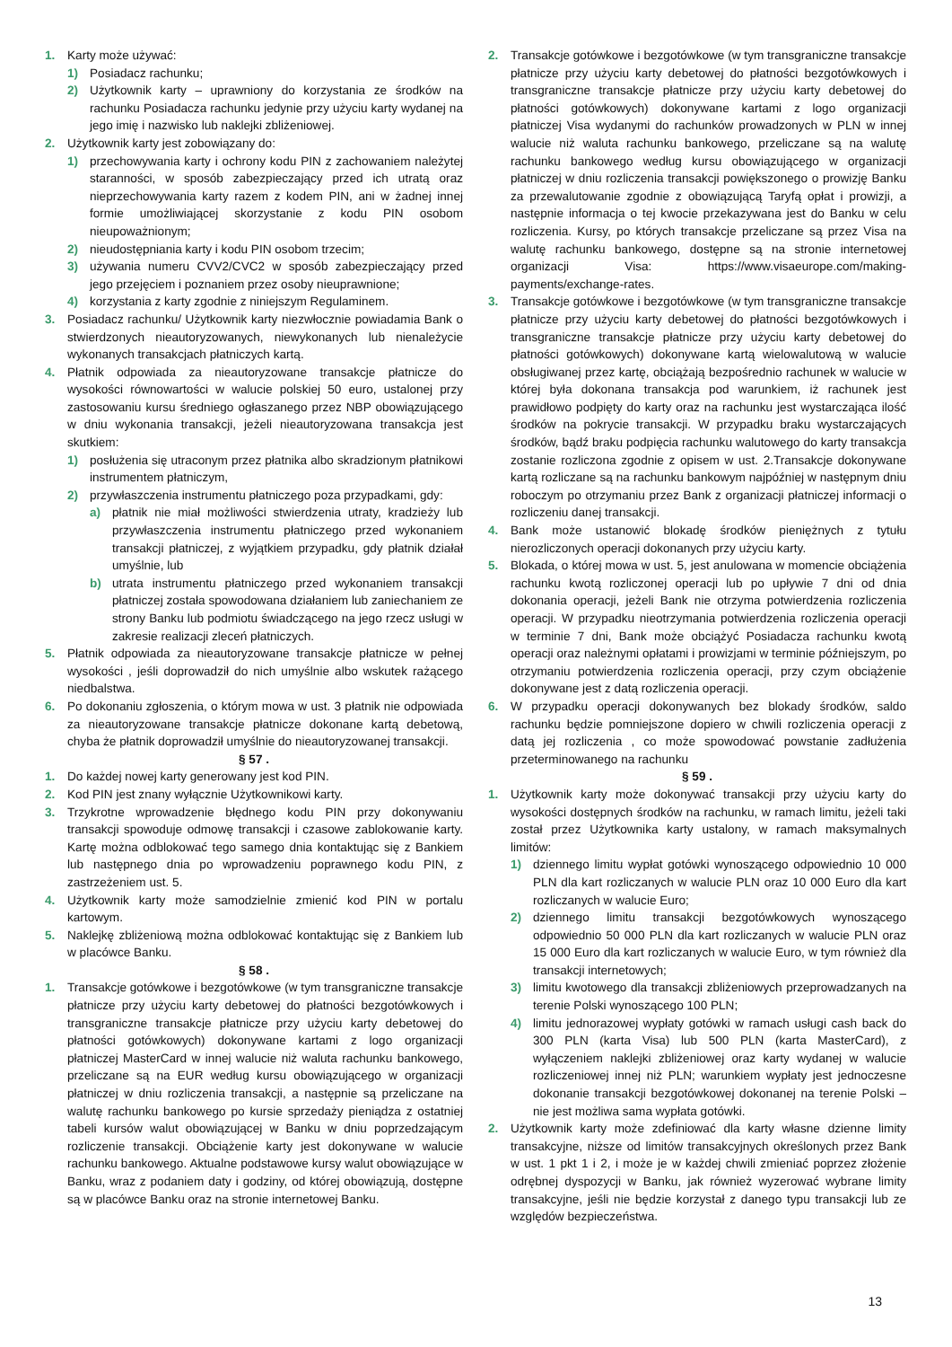1. Karty może używać:
1) Posiadacz rachunku;
2) Użytkownik karty – uprawniony do korzystania ze środków na rachunku Posiadacza rachunku jedynie przy użyciu karty wydanej na jego imię i nazwisko lub naklejki zbliżeniowej.
2. Użytkownik karty jest zobowiązany do:
1) przechowywania karty i ochrony kodu PIN z zachowaniem należytej staranności, w sposób zabezpieczający przed ich utratą oraz nieprzechowywania karty razem z kodem PIN, ani w żadnej innej formie umożliwiającej skorzystanie z kodu PIN osobom nieupoważnionym;
2) nieudostępniania karty i kodu PIN osobom trzecim;
3) używania numeru CVV2/CVC2 w sposób zabezpieczający przed jego przejęciem i poznaniem przez osoby nieuprawnione;
4) korzystania z karty zgodnie z niniejszym Regulaminem.
3. Posiadacz rachunku/ Użytkownik karty niezwłocznie powiadamia Bank o stwierdzonych nieautoryzowanych, niewykonanych lub nienależycie wykonanych transakcjach płatniczych kartą.
4. Płatnik odpowiada za nieautoryzowane transakcje płatnicze do wysokości równowartości w walucie polskiej 50 euro, ustalonej przy zastosowaniu kursu średniego ogłaszanego przez NBP obowiązującego w dniu wykonania transakcji, jeżeli nieautoryzowana transakcja jest skutkiem:
1) posłużenia się utraconym przez płatnika albo skradzionym płatnikowi instrumentem płatniczym,
2) przywłaszczenia instrumentu płatniczego poza przypadkami, gdy:
a) płatnik nie miał możliwości stwierdzenia utraty, kradzieży lub przywłaszczenia instrumentu płatniczego przed wykonaniem transakcji płatniczej, z wyjątkiem przypadku, gdy płatnik działał umyślnie, lub
b) utrata instrumentu płatniczego przed wykonaniem transakcji płatniczej została spowodowana działaniem lub zaniechaniem ze strony Banku lub podmiotu świadczącego na jego rzecz usługi w zakresie realizacji zleceń płatniczych.
5. Płatnik odpowiada za nieautoryzowane transakcje płatnicze w pełnej wysokości , jeśli doprowadził do nich umyślnie albo wskutek rażącego niedbalstwa.
6. Po dokonaniu zgłoszenia, o którym mowa w ust. 3 płatnik nie odpowiada za nieautoryzowane transakcje płatnicze dokonane kartą debetową, chyba że płatnik doprowadził umyślnie do nieautoryzowanej transakcji.
§ 57 .
1. Do każdej nowej karty generowany jest kod PIN.
2. Kod PIN jest znany wyłącznie Użytkownikowi karty.
3. Trzykrotne wprowadzenie błędnego kodu PIN przy dokonywaniu transakcji spowoduje odmowę transakcji i czasowe zablokowanie karty. Kartę można odblokować tego samego dnia kontaktując się z Bankiem lub następnego dnia po wprowadzeniu poprawnego kodu PIN, z zastrzeżeniem ust. 5.
4. Użytkownik karty może samodzielnie zmienić kod PIN w portalu kartowym.
5. Naklejkę zbliżeniową można odblokować kontaktując się z Bankiem lub w placówce Banku.
§ 58 .
1. Transakcje gotówkowe i bezgotówkowe (w tym transgraniczne transakcje płatnicze przy użyciu karty debetowej do płatności bezgotówkowych i transgraniczne transakcje płatnicze przy użyciu karty debetowej do płatności gotówkowych) dokonywane kartami z logo organizacji płatniczej MasterCard w innej walucie niż waluta rachunku bankowego, przeliczane są na EUR według kursu obowiązującego w organizacji płatniczej w dniu rozliczenia transakcji, a następnie są przeliczane na walutę rachunku bankowego po kursie sprzedaży pieniądza z ostatniej tabeli kursów walut obowiązującej w Banku w dniu poprzedzającym rozliczenie transakcji. Obciążenie karty jest dokonywane w walucie rachunku bankowego. Aktualne podstawowe kursy walut obowiązujące w Banku, wraz z podaniem daty i godziny, od której obowiązują, dostępne są w placówce Banku oraz na stronie internetowej Banku.
2. Transakcje gotówkowe i bezgotówkowe (w tym transgraniczne transakcje płatnicze przy użyciu karty debetowej do płatności bezgotówkowych i transgraniczne transakcje płatnicze przy użyciu karty debetowej do płatności gotówkowych) dokonywane kartami z logo organizacji płatniczej Visa wydanymi do rachunków prowadzonych w PLN w innej walucie niż waluta rachunku bankowego, przeliczane są na walutę rachunku bankowego według kursu obowiązującego w organizacji płatniczej w dniu rozliczenia transakcji powiększonego o prowizję Banku za przewalutowanie zgodnie z obowiązującą Taryfą opłat i prowizji, a następnie informacja o tej kwocie przekazywana jest do Banku w celu rozliczenia. Kursy, po których transakcje przeliczane są przez Visa na walutę rachunku bankowego, dostępne są na stronie internetowej organizacji Visa: https://www.visaeurope.com/making-payments/exchange-rates.
3. Transakcje gotówkowe i bezgotówkowe (w tym transgraniczne transakcje płatnicze przy użyciu karty debetowej do płatności bezgotówkowych i transgraniczne transakcje płatnicze przy użyciu karty debetowej do płatności gotówkowych) dokonywane kartą wielowalutową w walucie obsługiwanej przez kartę, obciążają bezpośrednio rachunek w walucie w której była dokonana transakcja pod warunkiem, iż rachunek jest prawidłowo podpięty do karty oraz na rachunku jest wystarczająca ilość środków na pokrycie transakcji. W przypadku braku wystarczających środków, bądź braku podpięcia rachunku walutowego do karty transakcja zostanie rozliczona zgodnie z opisem w ust. 2.Transakcje dokonywane kartą rozliczane są na rachunku bankowym najpóźniej w następnym dniu roboczym po otrzymaniu przez Bank z organizacji płatniczej informacji o rozliczeniu danej transakcji.
4. Bank może ustanowić blokadę środków pieniężnych z tytułu nierozliczonych operacji dokonanych przy użyciu karty.
5. Blokada, o której mowa w ust. 5, jest anulowana w momencie obciążenia rachunku kwotą rozliczonej operacji lub po upływie 7 dni od dnia dokonania operacji, jeżeli Bank nie otrzyma potwierdzenia rozliczenia operacji. W przypadku nieotrzymania potwierdzenia rozliczenia operacji w terminie 7 dni, Bank może obciążyć Posiadacza rachunku kwotą operacji oraz należnymi opłatami i prowizjami w terminie późniejszym, po otrzymaniu potwierdzenia rozliczenia operacji, przy czym obciążenie dokonywane jest z datą rozliczenia operacji.
6. W przypadku operacji dokonywanych bez blokady środków, saldo rachunku będzie pomniejszone dopiero w chwili rozliczenia operacji z datą jej rozliczenia , co może spowodować powstanie zadłużenia przeterminowanego na rachunku
§ 59 .
1. Użytkownik karty może dokonywać transakcji przy użyciu karty do wysokości dostępnych środków na rachunku, w ramach limitu, jeżeli taki został przez Użytkownika karty ustalony, w ramach maksymalnych limitów:
1) dziennego limitu wypłat gotówki wynoszącego odpowiednio 10 000 PLN dla kart rozliczanych w walucie PLN oraz 10 000 Euro dla kart rozliczanych w walucie Euro;
2) dziennego limitu transakcji bezgotówkowych wynoszącego odpowiednio 50 000 PLN dla kart rozliczanych w walucie PLN oraz 15 000 Euro dla kart rozliczanych w walucie Euro, w tym również dla transakcji internetowych;
3) limitu kwotowego dla transakcji zbliżeniowych przeprowadzanych na terenie Polski wynoszącego 100 PLN;
4) limitu jednorazowej wypłaty gotówki w ramach usługi cash back do 300 PLN (karta Visa) lub 500 PLN (karta MasterCard), z wyłączeniem naklejki zbliżeniowej oraz karty wydanej w walucie rozliczeniowej innej niż PLN; warunkiem wypłaty jest jednoczesne dokonanie transakcji bezgotówkowej dokonanej na terenie Polski – nie jest możliwa sama wypłata gotówki.
2. Użytkownik karty może zdefiniować dla karty własne dzienne limity transakcyjne, niższe od limitów transakcyjnych określonych przez Bank w ust. 1 pkt 1 i 2, i może je w każdej chwili zmieniać poprzez złożenie odrębnej dyspozycji w Banku, jak również wyzerować wybrane limity transakcyjne, jeśli nie będzie korzystał z danego typu transakcji lub ze względów bezpieczeństwa.
13